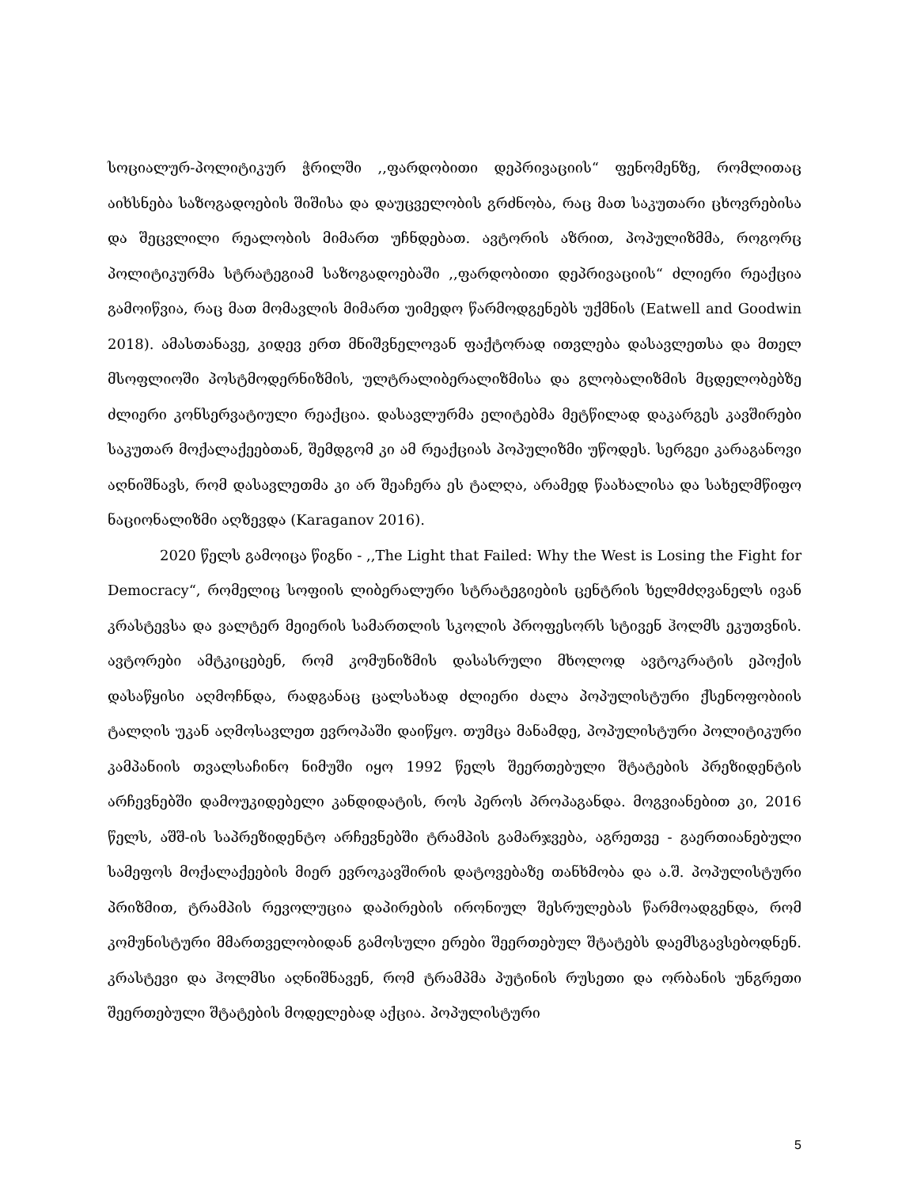სოციალურ-პოლიტიკურ ჭრილში ,,ფარდობითი დეპრივაციის“ ფენომენზე, რომლითაც აიხსნება საზოგადოების შიშისა და დაუცველობის გრძნობა, რაც მათ საკუთარი ცხოვრებისა და შეცვლილი რეალობის მიმართ უჩნდებათ. ავტორის აზრით, პოპულიზმმა, როგორც პოლიტიკურმა სტრატეგიამ საზოგადოებაში ,,ფარდობითი დეპრივაციის“ ძლიერი რეაქცია გამოიწვია, რაც მათ მომავლის მიმართ უიმედო წარმოდგენებს უქმნის (Eatwell and Goodwin 2018). ამასთანავე, კიდევ ერთ მნიშვნელოვან ფაქტორად ითვლება დასავლეთსა და მთელ მსოფლიოში პოსტმოდერნიზმის, ულტრალიბერალიზმისა და გლობალიზმის მცდელობებზე ძლიერი კონსერვატიული რეაქცია. დასავლურმა ელიტებმა მეტწილად დაკარგეს კავშირები საკუთარ მოქალაქეებთან, შემდგომ კი ამ რეაქციას პოპულიზმი უწოდეს. სერგეი კარაგანოვი აღნიშნავს, რომ დასავლეთმა კი არ შეაჩერა ეს ტალღა, არამედ წაახალისა და სახელმწიფო ნაციონალიზმი აღზევდა (Karaganov 2016).
2020 წელს გამოიცა წიგნი - ,,The Light that Failed: Why the West is Losing the Fight for Democracy“, რომელიც სოფიის ლიბერალური სტრატეგიების ცენტრის ხელმძღვანელს ივან კრასტევსა და ვალტერ მეიერის სამართლის სკოლის პროფესორს სტივენ ჰოლმს ეკუთვნის. ავტორები ამტკიცებენ, რომ კომუნიზმის დასასრული მხოლოდ ავტოკრატის ეპოქის დასაწყისი აღმოჩნდა, რადგანაც ცალსახად ძლიერი ძალა პოპულისტური ქსენოფობიის ტალღის უკან აღმოსავლეთ ევროპაში დაიწყო. თუმცა მანამდე, პოპულისტური პოლიტიკური კამპანიის თვალსაჩინო ნიმუში იყო 1992 წელს შეერთებული შტატების პრეზიდენტის არჩევნებში დამოუკიდებელი კანდიდატის, როს პეროს პროპაგანდა. მოგვიანებით კი, 2016 წელს, აშშ-ის საპრეზიდენტო არჩევნებში ტრამპის გამარჯვება, აგრეთვე - გაერთიანებული სამეფოს მოქალაქეების მიერ ევროკავშირის დატოვებაზე თანხმობა და ა.შ. პოპულისტური პრიზმით, ტრამპის რევოლუცია დაპირების ირონიულ შესრულებას წარმოადგენდა, რომ კომუნისტური მმართველობიდან გამოსული ერები შეერთებულ შტატებს დაემსგავსებოდნენ. კრასტევი და ჰოლმსი აღნიშნავენ, რომ ტრამპმა პუტინის რუსეთი და ორბანის უნგრეთი შეერთებული შტატების მოდელებად აქცია. პოპულისტური
5